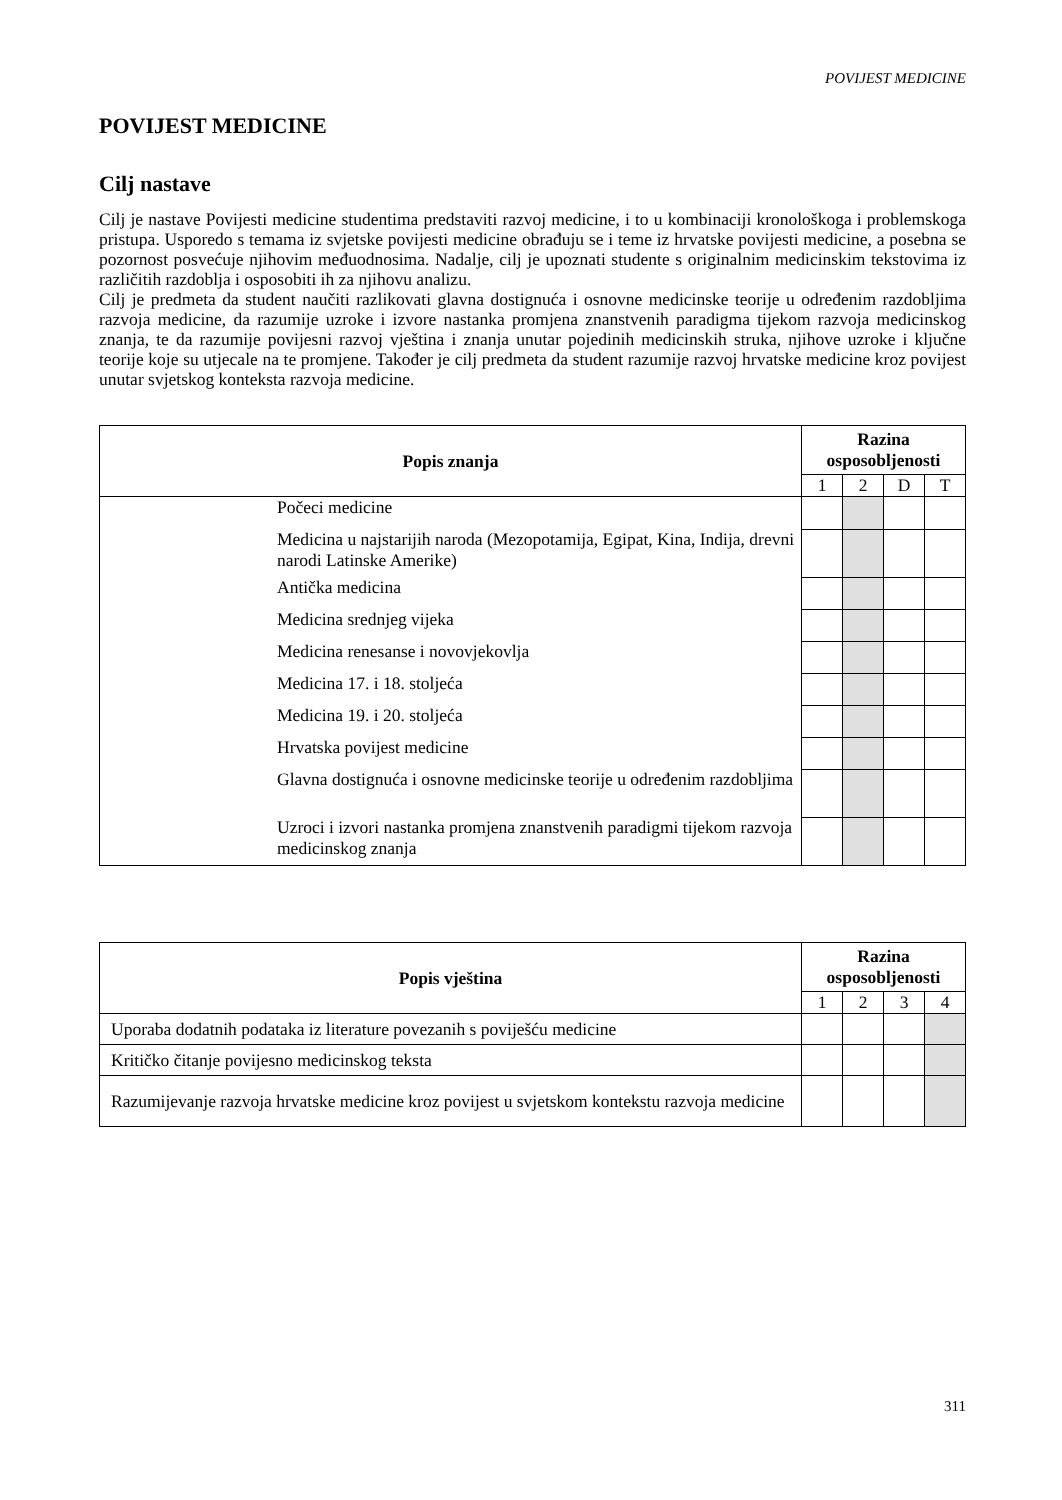POVIJEST MEDICINE
POVIJEST MEDICINE
Cilj nastave
Cilj je nastave Povijesti medicine studentima predstaviti razvoj medicine, i to u kombinaciji kronološkoga i problemskoga pristupa. Usporedo s temama iz svjetske povijesti medicine obrađuju se i teme iz hrvatske povijesti medicine, a posebna se pozornost posvećuje njihovim međuodnosima. Nadalje, cilj je upoznati studente s originalnim medicinskim tekstovima iz različitih razdoblja i osposobiti ih za njihovu analizu.
Cilj je predmeta da student naučiti razlikovati glavna dostignuća i osnovne medicinske teorije u određenim razdobljima razvoja medicine, da razumije uzroke i izvore nastanka promjena znanstvenih paradigma tijekom razvoja medicinskog znanja, te da razumije povijesni razvoj vještina i znanja unutar pojedinih medicinskih struka, njihove uzroke i ključne teorije koje su utjecale na te promjene. Također je cilj predmeta da student razumije razvoj hrvatske medicine kroz povijest unutar svjetskog konteksta razvoja medicine.
| Popis znanja | Razina osposobljenosti | | | |
| --- | --- | --- | --- | --- |
| | 1 | 2 | D | T |
| Počeci medicine | | | | |
| Medicina u najstarijih naroda (Mezopotamija, Egipat, Kina, Indija, drevni narodi Latinske Amerike) | | | | |
| Antička medicina | | | | |
| Medicina srednjeg vijeka | | | | |
| Medicina renesanse i novovjekovlja | | | | |
| Medicina 17. i 18. stoljeća | | | | |
| Medicina 19. i 20. stoljeća | | | | |
| Hrvatska povijest medicine | | | | |
| Glavna dostignuća i osnovne medicinske teorije u određenim razdobljima | | | | |
| Uzroci i izvori nastanka promjena znanstvenih paradigmi tijekom razvoja medicinskog znanja | | | | |
| Popis vještina | Razina osposobljenosti | | | |
| --- | --- | --- | --- | --- |
| | 1 | 2 | 3 | 4 |
| Uporaba dodatnih podataka iz literature povezanih s poviješću medicine | | | | |
| Kritičko čitanje povijesno medicinskog teksta | | | | |
| Razumijevanje razvoja hrvatske medicine kroz povijest u svjetskom kontekstu razvoja medicine | | | | |
311